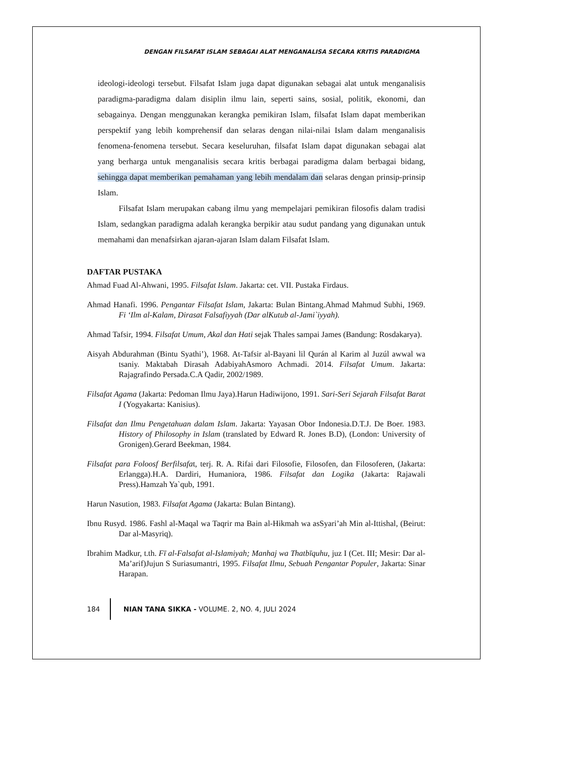DENGAN FILSAFAT ISLAM SEBAGAI ALAT MENGANALISA SECARA KRITIS PARADIGMA
ideologi-ideologi tersebut. Filsafat Islam juga dapat digunakan sebagai alat untuk menganalisis paradigma-paradigma dalam disiplin ilmu lain, seperti sains, sosial, politik, ekonomi, dan sebagainya. Dengan menggunakan kerangka pemikiran Islam, filsafat Islam dapat memberikan perspektif yang lebih komprehensif dan selaras dengan nilai-nilai Islam dalam menganalisis fenomena-fenomena tersebut. Secara keseluruhan, filsafat Islam dapat digunakan sebagai alat yang berharga untuk menganalisis secara kritis berbagai paradigma dalam berbagai bidang, sehingga dapat memberikan pemahaman yang lebih mendalam dan selaras dengan prinsip-prinsip Islam.
Filsafat Islam merupakan cabang ilmu yang mempelajari pemikiran filosofis dalam tradisi Islam, sedangkan paradigma adalah kerangka berpikir atau sudut pandang yang digunakan untuk memahami dan menafsirkan ajaran-ajaran Islam dalam Filsafat Islam.
DAFTAR PUSTAKA
Ahmad Fuad Al-Ahwani, 1995. Filsafat Islam. Jakarta: cet. VII. Pustaka Firdaus.
Ahmad Hanafi. 1996. Pengantar Filsafat Islam, Jakarta: Bulan Bintang.Ahmad Mahmud Subhi, 1969. Fi ‘Ilm al-Kalam, Dirasat Falsafiyyah (Dar alKutub al-Jami`iyyah).
Ahmad Tafsir, 1994. Filsafat Umum, Akal dan Hati sejak Thales sampai James (Bandung: Rosdakarya).
Aisyah Abdurahman (Bintu Syathi’), 1968. At-Tafsir al-Bayani lil Qurán al Karim al Juzúl awwal wa tsaniy. Maktabah Dirasah AdabiyahAsmoro Achmadi. 2014. Filsafat Umum. Jakarta: Rajagrafindo Persada.C.A Qadir, 2002/1989.
Filsafat Agama (Jakarta: Pedoman Ilmu Jaya).Harun Hadiwijono, 1991. Sari-Seri Sejarah Filsafat Barat I (Yogyakarta: Kanisius).
Filsafat dan Ilmu Pengetahuan dalam Islam. Jakarta: Yayasan Obor Indonesia.D.T.J. De Boer. 1983. History of Philosophy in Islam (translated by Edward R. Jones B.D), (London: University of Gronigen).Gerard Beekman, 1984.
Filsafat para Foloosf Berfilsafat, terj. R. A. Rifai dari Filosofie, Filosofen, dan Filosoferen, (Jakarta: Erlangga).H.A. Dardiri, Humaniora, 1986. Filsafat dan Logika (Jakarta: Rajawali Press).Hamzah Ya`qub, 1991.
Harun Nasution, 1983. Filsafat Agama (Jakarta: Bulan Bintang).
Ibnu Rusyd. 1986. Fashl al-Maqal wa Taqrir ma Bain al-Hikmah wa asSyari’ah Min al-Ittishal, (Beirut: Dar al-Masyriq).
Ibrahim Madkur, t.th. Fī al-Falsafat al-Islamiyah; Manhaj wa Thatbīquhu, juz I (Cet. III; Mesir: Dar al-Ma’arif)Jujun S Suriasumantri, 1995. Filsafat Ilmu, Sebuah Pengantar Populer, Jakarta: Sinar Harapan.
184 NIAN TANA SIKKA - VOLUME. 2, NO. 4, JULI 2024